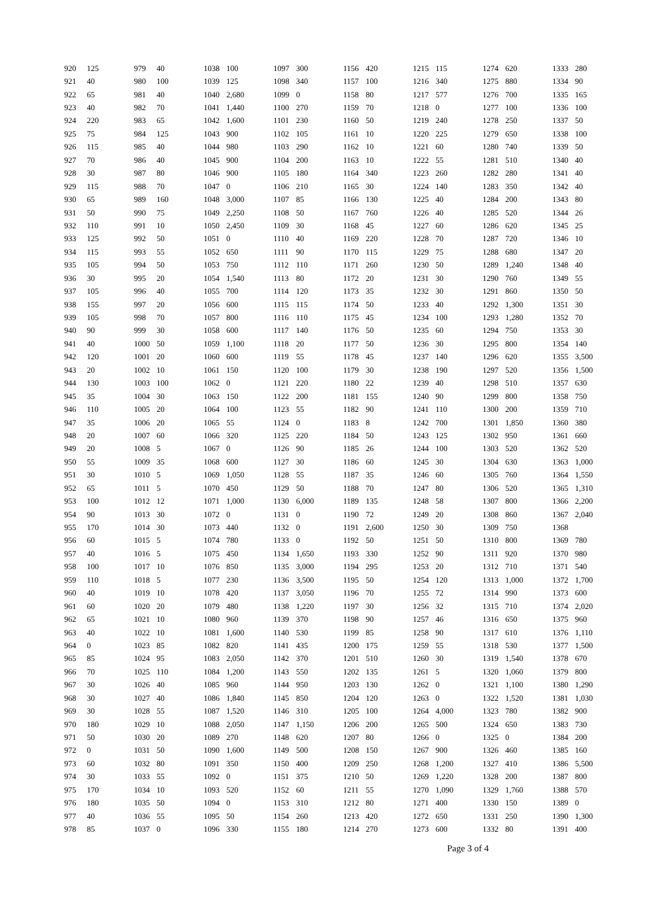| 920 | 125 | 979 | 40 | 1038 | 100 | 1097 | 300 | 1156 | 420 | 1215 | 115 | 1274 | 620 | 1333 | 280 |
| 921 | 40 | 980 | 100 | 1039 | 125 | 1098 | 340 | 1157 | 100 | 1216 | 340 | 1275 | 880 | 1334 | 90 |
| 922 | 65 | 981 | 40 | 1040 | 2,680 | 1099 | 0 | 1158 | 80 | 1217 | 577 | 1276 | 700 | 1335 | 165 |
| 923 | 40 | 982 | 70 | 1041 | 1,440 | 1100 | 270 | 1159 | 70 | 1218 | 0 | 1277 | 100 | 1336 | 100 |
| 924 | 220 | 983 | 65 | 1042 | 1,600 | 1101 | 230 | 1160 | 50 | 1219 | 240 | 1278 | 250 | 1337 | 50 |
| 925 | 75 | 984 | 125 | 1043 | 900 | 1102 | 105 | 1161 | 10 | 1220 | 225 | 1279 | 650 | 1338 | 100 |
| 926 | 115 | 985 | 40 | 1044 | 980 | 1103 | 290 | 1162 | 10 | 1221 | 60 | 1280 | 740 | 1339 | 50 |
| 927 | 70 | 986 | 40 | 1045 | 900 | 1104 | 200 | 1163 | 10 | 1222 | 55 | 1281 | 510 | 1340 | 40 |
| 928 | 30 | 987 | 80 | 1046 | 900 | 1105 | 180 | 1164 | 340 | 1223 | 260 | 1282 | 280 | 1341 | 40 |
| 929 | 115 | 988 | 70 | 1047 | 0 | 1106 | 210 | 1165 | 30 | 1224 | 140 | 1283 | 350 | 1342 | 40 |
| 930 | 65 | 989 | 160 | 1048 | 3,000 | 1107 | 85 | 1166 | 130 | 1225 | 40 | 1284 | 200 | 1343 | 80 |
| 931 | 50 | 990 | 75 | 1049 | 2,250 | 1108 | 50 | 1167 | 760 | 1226 | 40 | 1285 | 520 | 1344 | 26 |
| 932 | 110 | 991 | 10 | 1050 | 2,450 | 1109 | 30 | 1168 | 45 | 1227 | 60 | 1286 | 620 | 1345 | 25 |
| 933 | 125 | 992 | 50 | 1051 | 0 | 1110 | 40 | 1169 | 220 | 1228 | 70 | 1287 | 720 | 1346 | 10 |
| 934 | 115 | 993 | 55 | 1052 | 650 | 1111 | 90 | 1170 | 115 | 1229 | 75 | 1288 | 680 | 1347 | 20 |
| 935 | 105 | 994 | 50 | 1053 | 750 | 1112 | 110 | 1171 | 260 | 1230 | 50 | 1289 | 1,240 | 1348 | 40 |
| 936 | 30 | 995 | 20 | 1054 | 1,540 | 1113 | 80 | 1172 | 20 | 1231 | 30 | 1290 | 760 | 1349 | 55 |
| 937 | 105 | 996 | 40 | 1055 | 700 | 1114 | 120 | 1173 | 35 | 1232 | 30 | 1291 | 860 | 1350 | 50 |
| 938 | 155 | 997 | 20 | 1056 | 600 | 1115 | 115 | 1174 | 50 | 1233 | 40 | 1292 | 1,300 | 1351 | 30 |
| 939 | 105 | 998 | 70 | 1057 | 800 | 1116 | 110 | 1175 | 45 | 1234 | 100 | 1293 | 1,280 | 1352 | 70 |
| 940 | 90 | 999 | 30 | 1058 | 600 | 1117 | 140 | 1176 | 50 | 1235 | 60 | 1294 | 750 | 1353 | 30 |
| 941 | 40 | 1000 | 50 | 1059 | 1,100 | 1118 | 20 | 1177 | 50 | 1236 | 30 | 1295 | 800 | 1354 | 140 |
| 942 | 120 | 1001 | 20 | 1060 | 600 | 1119 | 55 | 1178 | 45 | 1237 | 140 | 1296 | 620 | 1355 | 3,500 |
| 943 | 20 | 1002 | 10 | 1061 | 150 | 1120 | 100 | 1179 | 30 | 1238 | 190 | 1297 | 520 | 1356 | 1,500 |
| 944 | 130 | 1003 | 100 | 1062 | 0 | 1121 | 220 | 1180 | 22 | 1239 | 40 | 1298 | 510 | 1357 | 630 |
| 945 | 35 | 1004 | 30 | 1063 | 150 | 1122 | 200 | 1181 | 155 | 1240 | 90 | 1299 | 800 | 1358 | 750 |
| 946 | 110 | 1005 | 20 | 1064 | 100 | 1123 | 55 | 1182 | 90 | 1241 | 110 | 1300 | 200 | 1359 | 710 |
| 947 | 35 | 1006 | 20 | 1065 | 55 | 1124 | 0 | 1183 | 8 | 1242 | 700 | 1301 | 1,850 | 1360 | 380 |
| 948 | 20 | 1007 | 60 | 1066 | 320 | 1125 | 220 | 1184 | 50 | 1243 | 125 | 1302 | 950 | 1361 | 660 |
| 949 | 20 | 1008 | 5 | 1067 | 0 | 1126 | 90 | 1185 | 26 | 1244 | 100 | 1303 | 520 | 1362 | 520 |
| 950 | 55 | 1009 | 35 | 1068 | 600 | 1127 | 30 | 1186 | 60 | 1245 | 30 | 1304 | 630 | 1363 | 1,000 |
| 951 | 30 | 1010 | 5 | 1069 | 1,050 | 1128 | 55 | 1187 | 35 | 1246 | 60 | 1305 | 760 | 1364 | 1,550 |
| 952 | 65 | 1011 | 5 | 1070 | 450 | 1129 | 50 | 1188 | 70 | 1247 | 80 | 1306 | 520 | 1365 | 1,310 |
| 953 | 100 | 1012 | 12 | 1071 | 1,000 | 1130 | 6,000 | 1189 | 135 | 1248 | 58 | 1307 | 800 | 1366 | 2,200 |
| 954 | 90 | 1013 | 30 | 1072 | 0 | 1131 | 0 | 1190 | 72 | 1249 | 20 | 1308 | 860 | 1367 | 2,040 |
| 955 | 170 | 1014 | 30 | 1073 | 440 | 1132 | 0 | 1191 | 2,600 | 1250 | 30 | 1309 | 750 | 1368 | |
| 956 | 60 | 1015 | 5 | 1074 | 780 | 1133 | 0 | 1192 | 50 | 1251 | 50 | 1310 | 800 | 1369 | 780 |
| 957 | 40 | 1016 | 5 | 1075 | 450 | 1134 | 1,650 | 1193 | 330 | 1252 | 90 | 1311 | 920 | 1370 | 980 |
| 958 | 100 | 1017 | 10 | 1076 | 850 | 1135 | 3,000 | 1194 | 295 | 1253 | 20 | 1312 | 710 | 1371 | 540 |
| 959 | 110 | 1018 | 5 | 1077 | 230 | 1136 | 3,500 | 1195 | 50 | 1254 | 120 | 1313 | 1,000 | 1372 | 1,700 |
| 960 | 40 | 1019 | 10 | 1078 | 420 | 1137 | 3,050 | 1196 | 70 | 1255 | 72 | 1314 | 990 | 1373 | 600 |
| 961 | 60 | 1020 | 20 | 1079 | 480 | 1138 | 1,220 | 1197 | 30 | 1256 | 32 | 1315 | 710 | 1374 | 2,020 |
| 962 | 65 | 1021 | 10 | 1080 | 960 | 1139 | 370 | 1198 | 90 | 1257 | 46 | 1316 | 650 | 1375 | 960 |
| 963 | 40 | 1022 | 10 | 1081 | 1,600 | 1140 | 530 | 1199 | 85 | 1258 | 90 | 1317 | 610 | 1376 | 1,110 |
| 964 | 0 | 1023 | 85 | 1082 | 820 | 1141 | 435 | 1200 | 175 | 1259 | 55 | 1318 | 530 | 1377 | 1,500 |
| 965 | 85 | 1024 | 95 | 1083 | 2,050 | 1142 | 370 | 1201 | 510 | 1260 | 30 | 1319 | 1,540 | 1378 | 670 |
| 966 | 70 | 1025 | 110 | 1084 | 1,200 | 1143 | 550 | 1202 | 135 | 1261 | 5 | 1320 | 1,060 | 1379 | 800 |
| 967 | 30 | 1026 | 40 | 1085 | 960 | 1144 | 950 | 1203 | 130 | 1262 | 0 | 1321 | 1,100 | 1380 | 1,290 |
| 968 | 30 | 1027 | 40 | 1086 | 1,840 | 1145 | 850 | 1204 | 120 | 1263 | 0 | 1322 | 1,520 | 1381 | 1,030 |
| 969 | 30 | 1028 | 55 | 1087 | 1,520 | 1146 | 310 | 1205 | 100 | 1264 | 4,000 | 1323 | 780 | 1382 | 900 |
| 970 | 180 | 1029 | 10 | 1088 | 2,050 | 1147 | 1,150 | 1206 | 200 | 1265 | 500 | 1324 | 650 | 1383 | 730 |
| 971 | 50 | 1030 | 20 | 1089 | 270 | 1148 | 620 | 1207 | 80 | 1266 | 0 | 1325 | 0 | 1384 | 200 |
| 972 | 0 | 1031 | 50 | 1090 | 1,600 | 1149 | 500 | 1208 | 150 | 1267 | 900 | 1326 | 460 | 1385 | 160 |
| 973 | 60 | 1032 | 80 | 1091 | 350 | 1150 | 400 | 1209 | 250 | 1268 | 1,200 | 1327 | 410 | 1386 | 5,500 |
| 974 | 30 | 1033 | 55 | 1092 | 0 | 1151 | 375 | 1210 | 50 | 1269 | 1,220 | 1328 | 200 | 1387 | 800 |
| 975 | 170 | 1034 | 10 | 1093 | 520 | 1152 | 60 | 1211 | 55 | 1270 | 1,090 | 1329 | 1,760 | 1388 | 570 |
| 976 | 180 | 1035 | 50 | 1094 | 0 | 1153 | 310 | 1212 | 80 | 1271 | 400 | 1330 | 150 | 1389 | 0 |
| 977 | 40 | 1036 | 55 | 1095 | 50 | 1154 | 260 | 1213 | 420 | 1272 | 650 | 1331 | 250 | 1390 | 1,300 |
| 978 | 85 | 1037 | 0 | 1096 | 330 | 1155 | 180 | 1214 | 270 | 1273 | 600 | 1332 | 80 | 1391 | 400 |
Page 3 of 4